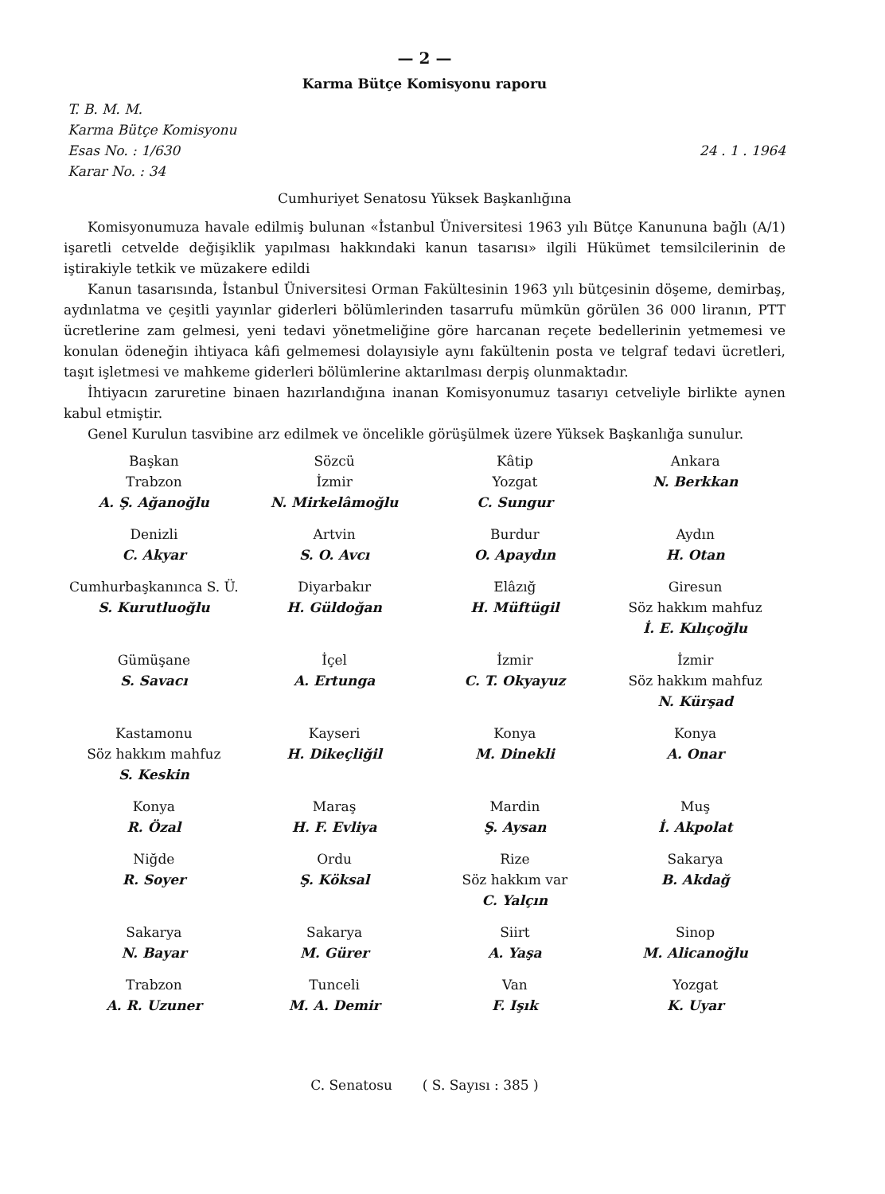— 2 —
Karma Bütçe Komisyonu raporu
T. B. M. M.
Karma Bütçe Komisyonu
Esas No. : 1/630
Karar No. : 34
24 . 1 . 1964
Cumhuriyet Senatosu Yüksek Başkanlığına
Komisyonumuza havale edilmiş bulunan «İstanbul Üniversitesi 1963 yılı Bütçe Kanununa bağlı (A/1) işaretli cetvelde değişiklik yapılması hakkındaki kanun tasarısı» ilgili Hükümet temsilcilerinin de iştirakiyle tetkik ve müzakere edildi
Kanun tasarısında, İstanbul Üniversitesi Orman Fakültesinin 1963 yılı bütçesinin döşeme, demirbaş, aydınlatma ve çeşitli yayınlar giderleri bölümlerinden tasarrufu mümkün görülen 36 000 liranın, PTT ücretlerine zam gelmesi, yeni tedavi yönetmeliğine göre harcanan reçete bedellerinin yetmemesi ve konulan ödeneğin ihtiyaca kâfi gelmemesi dolayısiyle aynı fakültenin posta ve telgraf tedavi ücretleri, taşıt işletmesi ve mahkeme giderleri bölümlerine aktarılması derpiş olunmaktadır.
İhtiyacın zaruretine binaen hazırlandığına inanan Komisyonumuz tasarıyı cetveliyle birlikte aynen kabul etmiştir.
Genel Kurulun tasvibine arz edilmek ve öncelikle görüşülmek üzere Yüksek Başkanlığa sunulur.
| Başkan Trabzon A. Ş. Ağanoğlu | Sözcü İzmir N. Mirkelâmoğlu | Kâtip Yozgat C. Sungur | Ankara N. Berkkan |
| Denizli C. Akyar | Artvin S. O. Avcı | Burdur O. Apaydın | Aydın H. Otan |
| Cumhurbaşkanınca S. Ü. S. Kurutluoğlu | Diyarbakır H. Güldoğan | Elâzığ H. Müftügil | Giresun Söz hakkım mahfuz İ. E. Kılıçoğlu |
| Gümüşane S. Savacı | İçel A. Ertunga | İzmir C. T. Okyayuz | İzmir Söz hakkım mahfuz N. Kürşad |
| Kastamonu Söz hakkım mahfuz S. Keskin | Kayseri H. Dikeçliğil | Konya M. Dinekli | Konya A. Onar |
| Konya R. Özal | Maraş H. F. Evliya | Mardin Ş. Aysan | Muş İ. Akpolat |
| Niğde R. Soyer | Ordu Ş. Köksal | Rize Söz hakkım var C. Yalçın | Sakarya B. Akdağ |
| Sakarya N. Bayar | Sakarya M. Gürer | Siirt A. Yaşa | Sinop M. Alicanoğlu |
| Trabzon A. R. Uzuner | Tunceli M. A. Demir | Van F. Işık | Yozgat K. Uyar |
C. Senatosu ( S. Sayısı : 385 )